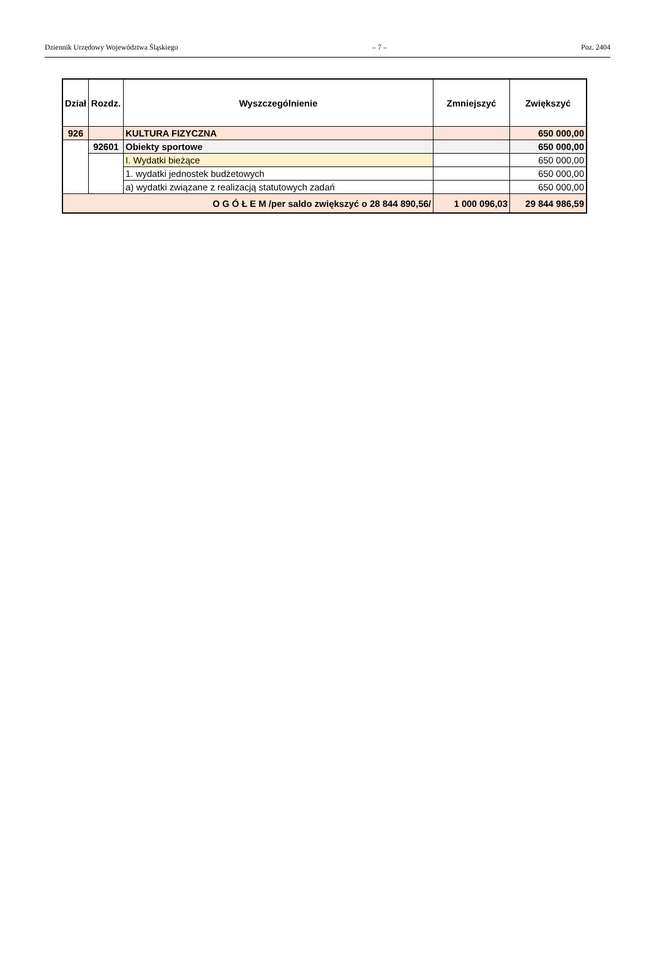Dziennik Urzędowy Województwa Śląskiego – 7 – Poz. 2404
| Dział | Rozdz. | Wyszczególnienie | Zmniejszyć | Zwiększyć |
| --- | --- | --- | --- | --- |
| 926 | | KULTURA FIZYCZNA | | 650 000,00 |
| | 92601 | Obiekty sportowe | | 650 000,00 |
| | | I. Wydatki bieżące | | 650 000,00 |
| | | 1. wydatki jednostek budżetowych | | 650 000,00 |
| | | a) wydatki związane z realizacją statutowych zadań | | 650 000,00 |
| O G Ó Ł E M /per saldo zwiększyć o 28 844 890,56/ | | | 1 000 096,03 | 29 844 986,59 |